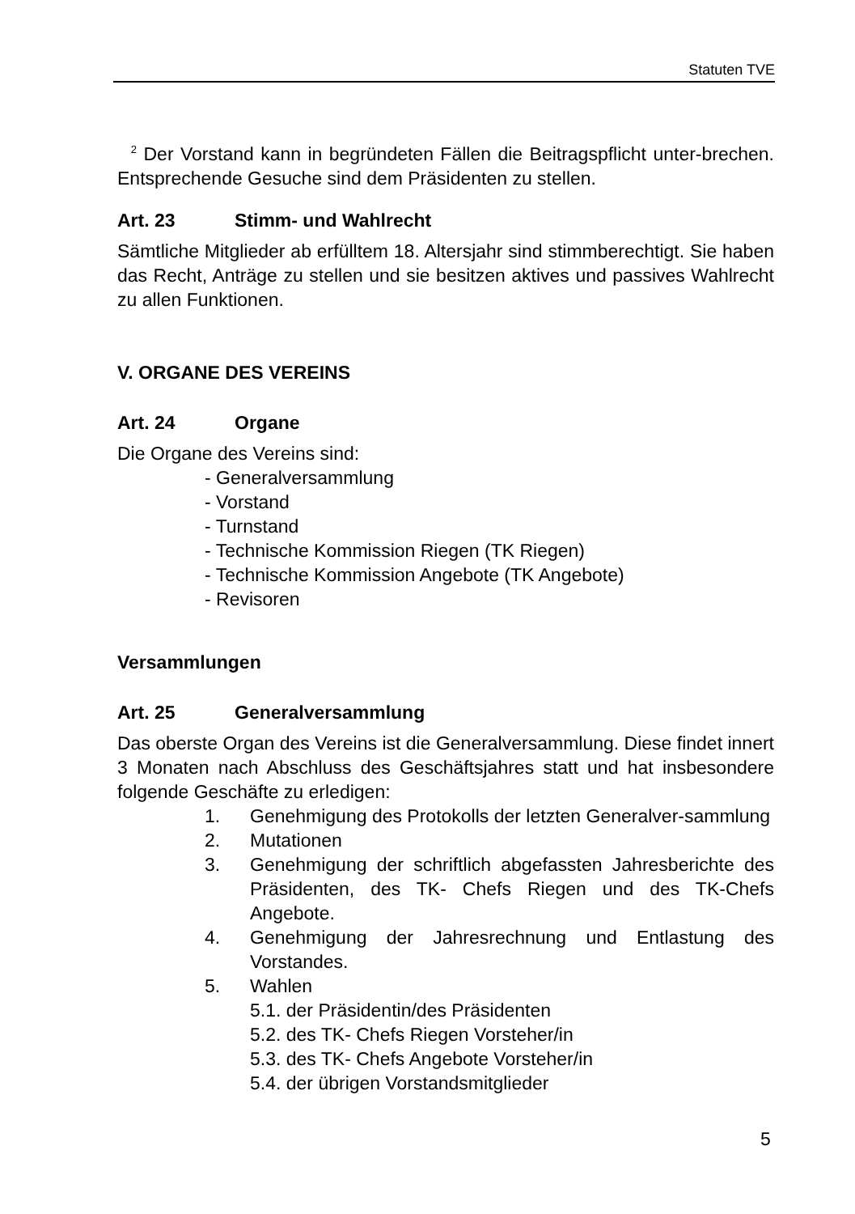Statuten TVE
<sup>2</sup> Der Vorstand kann in begründeten Fällen die Beitragspflicht unter-brechen. Entsprechende Gesuche sind dem Präsidenten zu stellen.
Art. 23 Stimm- und Wahlrecht
Sämtliche Mitglieder ab erfülltem 18. Altersjahr sind stimmberechtigt. Sie haben das Recht, Anträge zu stellen und sie besitzen aktives und passives Wahlrecht zu allen Funktionen.
V. ORGANE DES VEREINS
Art. 24 Organe
Die Organe des Vereins sind:
- Generalversammlung
- Vorstand
- Turnstand
- Technische Kommission Riegen (TK Riegen)
- Technische Kommission Angebote (TK Angebote)
- Revisoren
Versammlungen
Art. 25 Generalversammlung
Das oberste Organ des Vereins ist die Generalversammlung. Diese findet innert 3 Monaten nach Abschluss des Geschäftsjahres statt und hat insbesondere folgende Geschäfte zu erledigen:
1. Genehmigung des Protokolls der letzten Generalver-sammlung
2. Mutationen
3. Genehmigung der schriftlich abgefassten Jahresberichte des Präsidenten, des TK- Chefs Riegen und des TK-Chefs Angebote.
4. Genehmigung der Jahresrechnung und Entlastung des Vorstandes.
5. Wahlen
5.1. der Präsidentin/des Präsidenten
5.2. des TK- Chefs Riegen Vorsteher/in
5.3. des TK- Chefs Angebote Vorsteher/in
5.4. der übrigen Vorstandsmitglieder
5